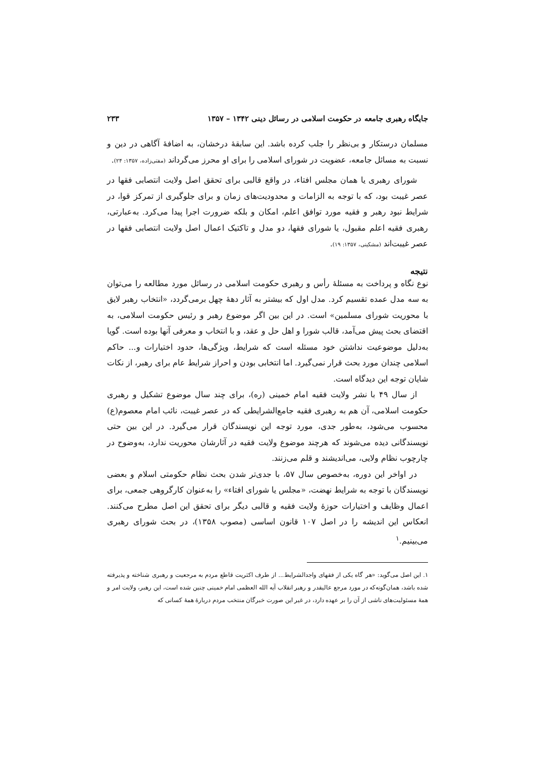جایگاه رهبری جامعه در حکومت اسلامی در رسائل دینی ۱۳۴۲ – ۱۳۵۷ ۲۳۳
مسلمان درستکار و بی‌نظر را جلب کرده باشد. این سابقهٔ درخشان، به اضافهٔ آگاهی در دین و نسبت به مسائل جامعه، عضویت در شورای اسلامی را برای او محرز می‌گرداند (مفتی‌زاده، ۱۳۵۷: ۲۴).
شورای رهبری یا همان مجلس افتاء، در واقع قالبی برای تحقق اصل ولایت انتصابی فقها در عصر غیبت بود، که با توجه به الزامات و محدودیت‌های زمان و برای جلوگیری از تمرکز قوا، در شرایط نبود رهبر و فقیه مورد توافق اعلم، امکان و بلکه ضرورت اجرا پیدا می‌کرد. به‌عبارتی، رهبری فقیه اعلم مقبول، یا شورای فقها، دو مدل و تاکتیک اعمال اصل ولایت انتصابی فقها در عصر غیبت‌اند (مشکینی، ۱۳۵۷: ۱۹).
نتیجه
نوع نگاه و پرداخت به مسئلهٔ رأس و رهبری حکومت اسلامی در رسائل مورد مطالعه را می‌توان به سه مدل عمده تقسیم کرد. مدل اول که بیشتر به آثار دههٔ چهل برمی‌گردد، «انتخاب رهبر لایق با محوریت شورای مسلمین» است. در این بین اگر موضوع رهبر و رئیس حکومت اسلامی، به اقتضای بحث پیش می‌آمد، قالب شورا و اهل حل و عقد، و با انتخاب و معرفی آنها بوده است. گویا به‌دلیل موضوعیت نداشتن خود مسئله است که شرایط، ویژگی‌ها، حدود اختیارات و... حاکم اسلامی چندان مورد بحث قرار نمی‌گیرد. اما انتخابی بودن و احراز شرایط عام برای رهبر، از نکات شایان توجه این دیدگاه است.
از سال ۴۹ با نشر ولایت فقیه امام خمینی (ره)، برای چند سال موضوع تشکیل و رهبری حکومت اسلامی، آن هم به رهبری فقیه جامع‌الشرایطی که در عصر غیبت، نائب امام معصوم(ع) محسوب می‌شود، به‌طور جدی، مورد توجه این نویسندگان قرار می‌گیرد. در این بین حتی نویسندگانی دیده می‌شوند که هرچند موضوع ولایت فقیه در آثارشان محوریت ندارد، به‌وضوح در چارچوب نظام ولایی، می‌اندیشند و قلم می‌زنند.
در اواخر این دوره، به‌خصوص سال ۵۷، با جدی‌تر شدن بحث نظام حکومتی اسلام و بعضی نویسندگان با توجه به شرایط نهضت، «مجلس یا شورای افتاء» را به‌عنوان کارگروهی جمعی، برای اعمال وظایف و اختیارات حوزهٔ ولایت فقیه و قالبی دیگر برای تحقق این اصل مطرح می‌کنند. انعکاس این اندیشه را در اصل ۱۰۷ قانون اساسی (مصوب ۱۳۵۸)، در بحث شورای رهبری می‌بینیم.<sup>۱</sup>
۱. این اصل می‌گوید: «هر گاه یکی از فقهای واجدالشرایط... از طرف اکثریت قاطع مردم به مرجعیت و رهبری شناخته و پذیرفته شده باشد، همان‌گونه‌که در مورد مرجع عالیقدر و رهبر انقلاب آیه الله العظمی امام خمینی چنین شده است، این رهبر، ولایت امر و همهٔ مسئولیت‌های ناشی از آن را بر عهده دارد، در غیر این صورت خبرگان منتخب مردم دربارهٔ همهٔ کسانی که